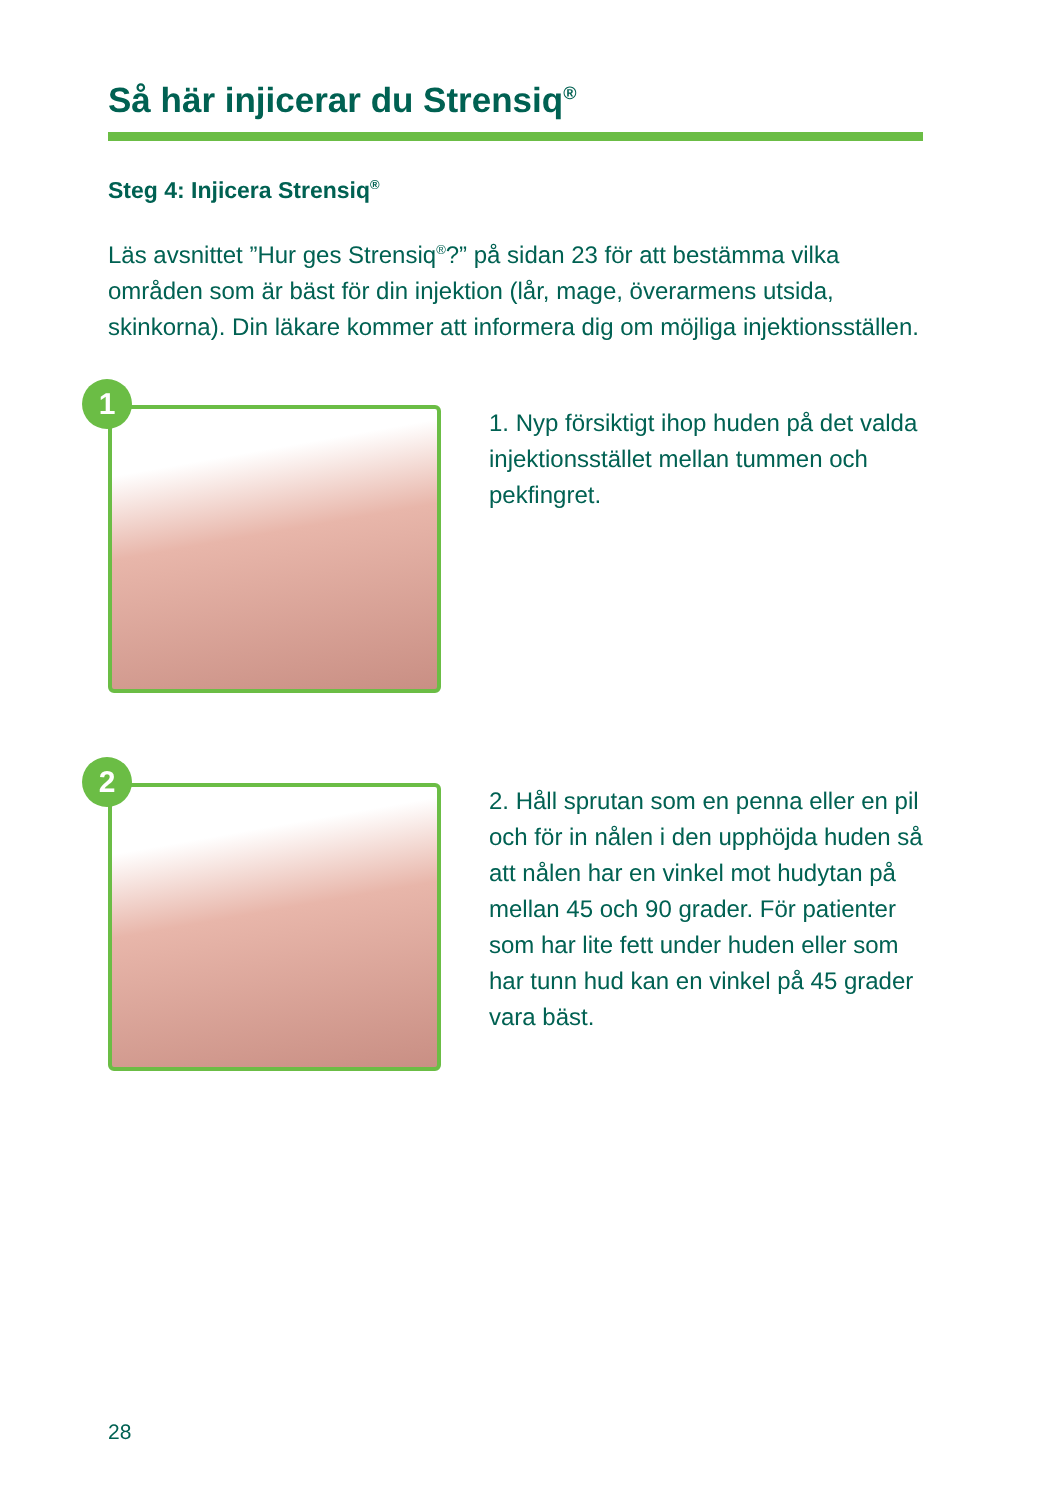Så här injicerar du Strensiq<sup>®</sup>
Steg 4: Injicera Strensiq<sup>®</sup>
Läs avsnittet ”Hur ges Strensiq<sup>®</sup>?” på sidan 23 för att bestämma vilka områden som är bäst för din injektion (lår, mage, överarmens utsida, skinkorna). Din läkare kommer att informera dig om möjliga injektionsställen.
1
1. Nyp försiktigt ihop huden på det valda injektionsstället mellan tummen och pekfingret.
2
2. Håll sprutan som en penna eller en pil och för in nålen i den upphöjda huden så att nålen har en vinkel mot hudytan på mellan 45 och 90 grader. För patienter som har lite fett under huden eller som har tunn hud kan en vinkel på 45 grader vara bäst.
28